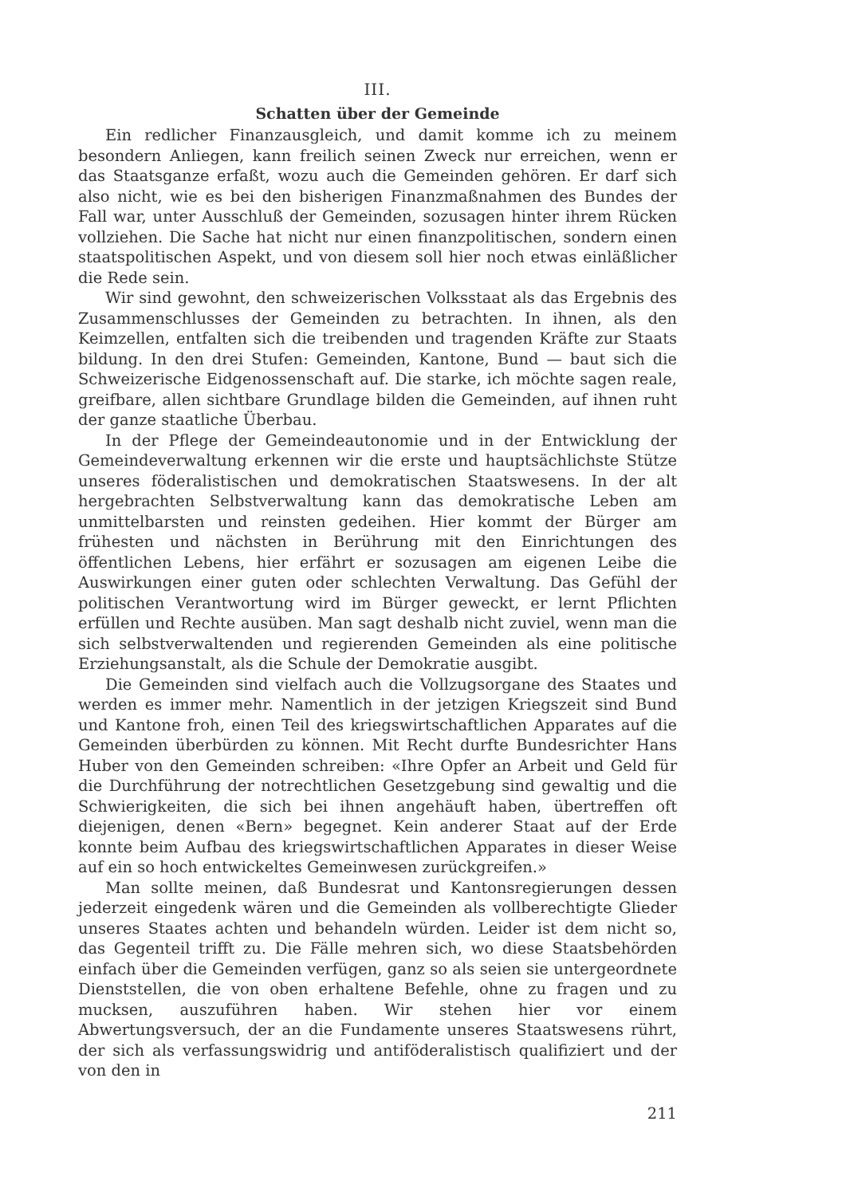III.
Schatten über der Gemeinde
Ein redlicher Finanzausgleich, und damit komme ich zu meinem besondern Anliegen, kann freilich seinen Zweck nur erreichen, wenn er das Staatsganze erfaßt, wozu auch die Gemeinden gehören. Er darf sich also nicht, wie es bei den bisherigen Finanzmaßnahmen des Bundes der Fall war, unter Ausschluß der Gemeinden, sozusagen hinter ihrem Rücken vollziehen. Die Sache hat nicht nur einen finanzpolitischen, sondern einen staatspolitischen Aspekt, und von diesem soll hier noch etwas einläßlicher die Rede sein.
Wir sind gewohnt, den schweizerischen Volksstaat als das Ergebnis des Zusammenschlusses der Gemeinden zu betrachten. In ihnen, als den Keimzellen, entfalten sich die treibenden und tragenden Kräfte zur Staats bildung. In den drei Stufen: Gemeinden, Kantone, Bund — baut sich die Schweizerische Eidgenossenschaft auf. Die starke, ich möchte sagen reale, greifbare, allen sichtbare Grundlage bilden die Gemeinden, auf ihnen ruht der ganze staatliche Überbau.
In der Pflege der Gemeindeautonomie und in der Entwicklung der Gemeindeverwaltung erkennen wir die erste und hauptsächlichste Stütze unseres föderalistischen und demokratischen Staatswesens. In der alt hergebrachten Selbstverwaltung kann das demokratische Leben am unmittelbarsten und reinsten gedeihen. Hier kommt der Bürger am frühesten und nächsten in Berührung mit den Einrichtungen des öffentlichen Lebens, hier erfährt er sozusagen am eigenen Leibe die Auswirkungen einer guten oder schlechten Verwaltung. Das Gefühl der politischen Verantwortung wird im Bürger geweckt, er lernt Pflichten erfüllen und Rechte ausüben. Man sagt deshalb nicht zuviel, wenn man die sich selbstverwaltenden und regierenden Gemeinden als eine politische Erziehungsanstalt, als die Schule der Demokratie ausgibt.
Die Gemeinden sind vielfach auch die Vollzugsorgane des Staates und werden es immer mehr. Namentlich in der jetzigen Kriegszeit sind Bund und Kantone froh, einen Teil des kriegswirtschaftlichen Apparates auf die Gemeinden überbürden zu können. Mit Recht durfte Bundesrichter Hans Huber von den Gemeinden schreiben: «Ihre Opfer an Arbeit und Geld für die Durchführung der notrechtlichen Gesetzgebung sind gewaltig und die Schwierigkeiten, die sich bei ihnen angehäuft haben, übertreffen oft diejenigen, denen «Bern» begegnet. Kein anderer Staat auf der Erde konnte beim Aufbau des kriegswirtschaftlichen Apparates in dieser Weise auf ein so hoch entwickeltes Gemeinwesen zurückgreifen.»
Man sollte meinen, daß Bundesrat und Kantonsregierungen dessen jederzeit eingedenk wären und die Gemeinden als vollberechtigte Glieder unseres Staates achten und behandeln würden. Leider ist dem nicht so, das Gegenteil trifft zu. Die Fälle mehren sich, wo diese Staatsbehörden einfach über die Gemeinden verfügen, ganz so als seien sie untergeordnete Dienststellen, die von oben erhaltene Befehle, ohne zu fragen und zu mucksen, auszuführen haben. Wir stehen hier vor einem Abwertungsversuch, der an die Fundamente unseres Staatswesens rührt, der sich als verfassungswidrig und antiföderalistisch qualifiziert und der von den in
211